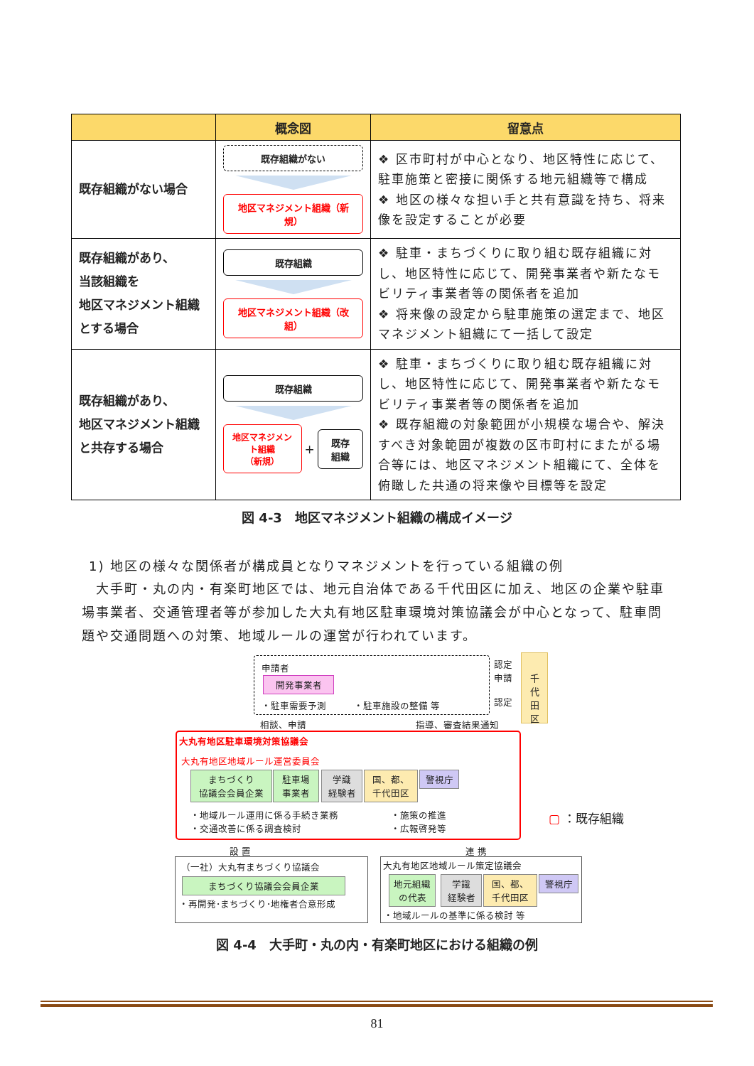| | 概念図 | 留意点 |
| --- | --- | --- |
| 既存組織がない場合 | 既存組織がない 地区マネジメント組織（新規） | ❖ 区市町村が中心となり、地区特性に応じて、駐車施策と密接に関係する地元組織等で構成 ❖ 地区の様々な担い手と共有意識を持ち、将来像を設定することが必要 |
| 既存組織があり、 当該組織を 地区マネジメント組織 とする場合 | 既存組織 地区マネジメント組織（改組） | ❖ 駐車・まちづくりに取り組む既存組織に対し、地区特性に応じて、開発事業者や新たなモビリティ事業者等の関係者を追加 ❖ 将来像の設定から駐車施策の選定まで、地区マネジメント組織にて一括して設定 |
| 既存組織があり、 地区マネジメント組織 と共存する場合 | 既存組織 地区マネジメント組織 （新規） + 既存 組織 | ❖ 駐車・まちづくりに取り組む既存組織に対し、地区特性に応じて、開発事業者や新たなモビリティ事業者等の関係者を追加 ❖ 既存組織の対象範囲が小規模な場合や、解決すべき対象範囲が複数の区市町村にまたがる場合等には、地区マネジメント組織にて、全体を俯瞰した共通の将来像や目標等を設定 |
図 4-3　地区マネジメント組織の構成イメージ
1) 地区の様々な関係者が構成員となりマネジメントを行っている組織の例
　大手町・丸の内・有楽町地区では、地元自治体である千代田区に加え、地区の企業や駐車場事業者、交通管理者等が参加した大丸有地区駐車環境対策協議会が中心となって、駐車問題や交通問題への対策、地域ルールの運営が行われています。
申請者
開発事業者
・駐車需要予測　　　・駐車施設の整備 等
認定
申請
認定
千
代
田
区
相談、申請 指導、審査結果通知
大丸有地区駐車環境対策協議会
大丸有地区地域ルール運営委員会
まちづくり
協議会会員企業
駐車場
事業者
学識
経験者
国、都、
千代田区
警視庁
・地域ルール運用に係る手続き業務
・交通改善に係る調査検討
・施策の推進
・広報啓発等
▢ ：既存組織
設 置 連 携
（一社）大丸有まちづくり協議会
まちづくり協議会会員企業
・再開発･まちづくり･地権者合意形成
大丸有地区地域ルール策定協議会
地元組織
の代表
学識
経験者
国、都、
千代田区
警視庁
・地域ルールの基準に係る検討 等
図 4-4　大手町・丸の内・有楽町地区における組織の例
81